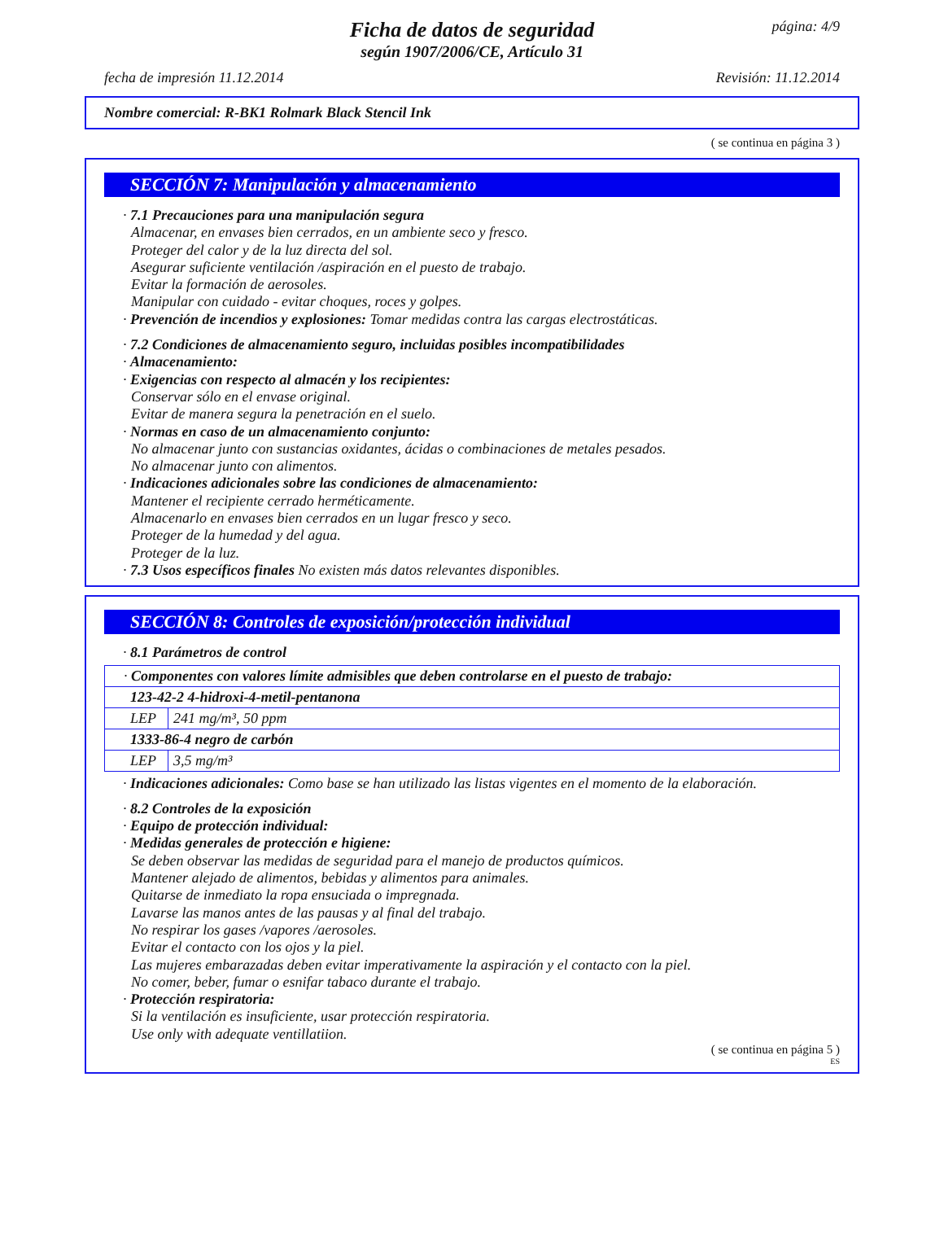página: 4/9
Ficha de datos de seguridad
según 1907/2006/CE, Artículo 31
fecha de impresión 11.12.2014 Revisión: 11.12.2014
Nombre comercial: R-BK1 Rolmark Black Stencil Ink
( se continua en página 3 )
SECCIÓN 7: Manipulación y almacenamiento
· 7.1 Precauciones para una manipulación segura
Almacenar, en envases bien cerrados, en un ambiente seco y fresco.
Proteger del calor y de la luz directa del sol.
Asegurar suficiente ventilación /aspiración en el puesto de trabajo.
Evitar la formación de aerosoles.
Manipular con cuidado - evitar choques, roces y golpes.
· Prevención de incendios y explosiones: Tomar medidas contra las cargas electrostáticas.
· 7.2 Condiciones de almacenamiento seguro, incluidas posibles incompatibilidades
· Almacenamiento:
· Exigencias con respecto al almacén y los recipientes:
Conservar sólo en el envase original.
Evitar de manera segura la penetración en el suelo.
· Normas en caso de un almacenamiento conjunto:
No almacenar junto con sustancias oxidantes, ácidas o combinaciones de metales pesados.
No almacenar junto con alimentos.
· Indicaciones adicionales sobre las condiciones de almacenamiento:
Mantener el recipiente cerrado herméticamente.
Almacenarlo en envases bien cerrados en un lugar fresco y seco.
Proteger de la humedad y del agua.
Proteger de la luz.
· 7.3 Usos específicos finales No existen más datos relevantes disponibles.
SECCIÓN 8: Controles de exposición/protección individual
· 8.1 Parámetros de control
| · Componentes con valores límite admisibles que deben controlarse en el puesto de trabajo: | |
| 123-42-2 4-hidroxi-4-metil-pentanona | |
| LEP | 241 mg/m³, 50 ppm |
| 1333-86-4 negro de carbón | |
| LEP | 3,5 mg/m³ |
· Indicaciones adicionales: Como base se han utilizado las listas vigentes en el momento de la elaboración.
· 8.2 Controles de la exposición
· Equipo de protección individual:
· Medidas generales de protección e higiene:
Se deben observar las medidas de seguridad para el manejo de productos químicos.
Mantener alejado de alimentos, bebidas y alimentos para animales.
Quitarse de inmediato la ropa ensuciada o impregnada.
Lavarse las manos antes de las pausas y al final del trabajo.
No respirar los gases /vapores /aerosoles.
Evitar el contacto con los ojos y la piel.
Las mujeres embarazadas deben evitar imperativamente la aspiración y el contacto con la piel.
No comer, beber, fumar o esnifar tabaco durante el trabajo.
· Protección respiratoria:
Si la ventilación es insuficiente, usar protección respiratoria.
Use only with adequate ventillatiion.
( se continua en página 5 )
ES